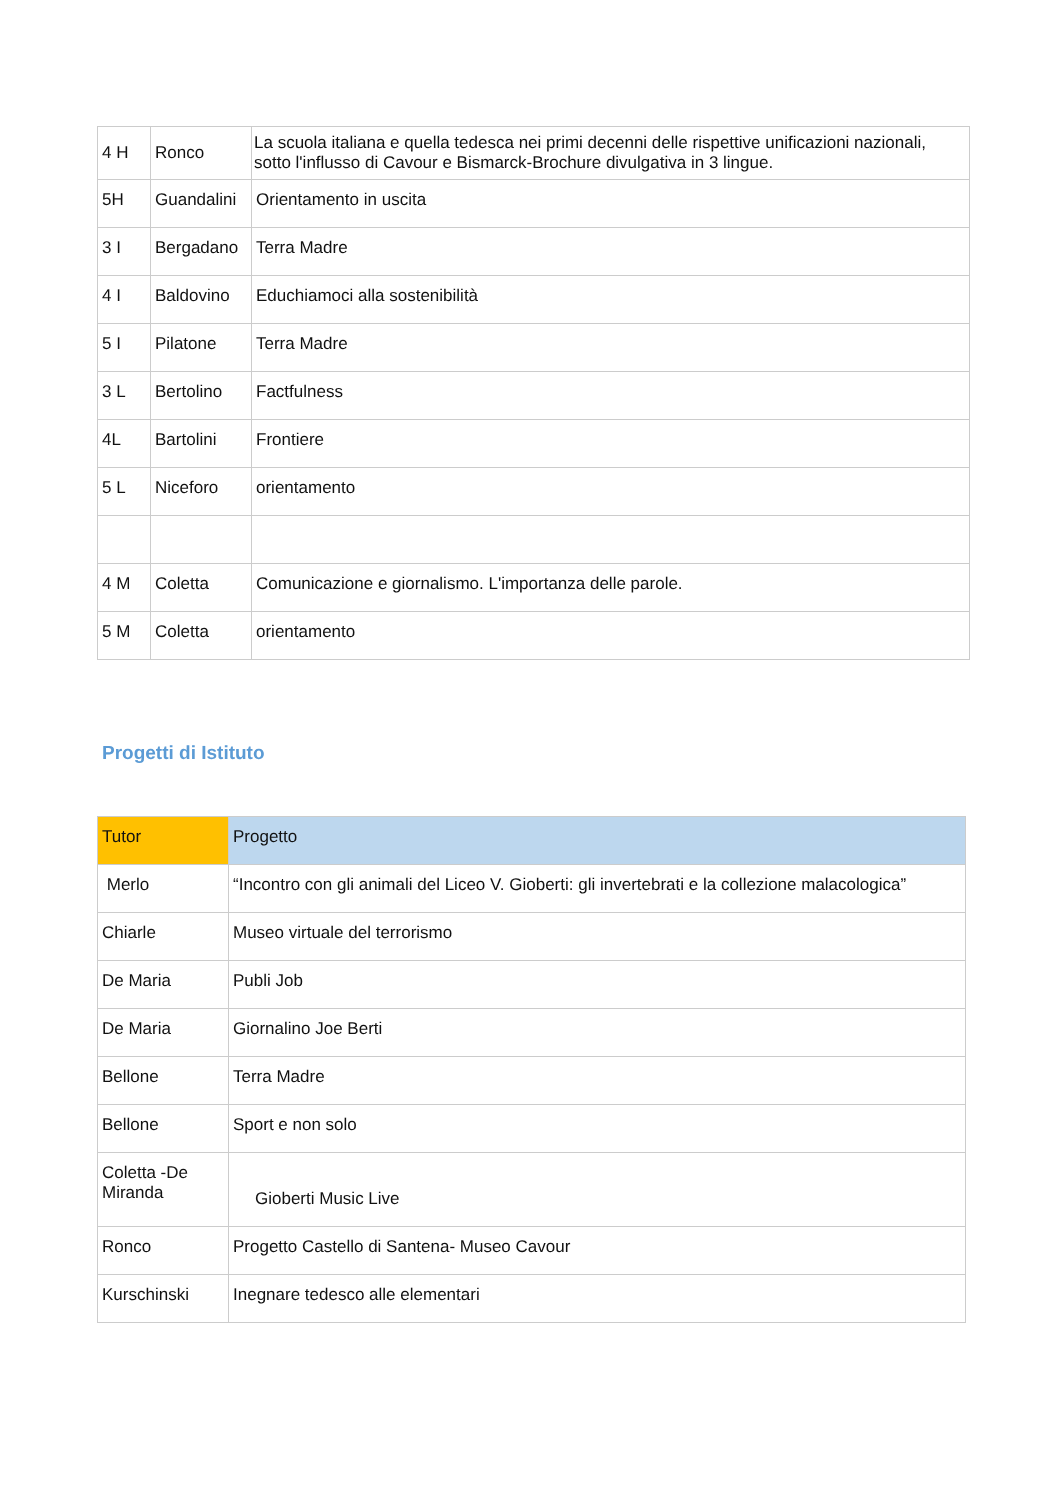| 4 H | Ronco | La scuola italiana e quella tedesca nei primi decenni delle rispettive unificazioni nazionali, sotto l'influsso di Cavour e Bismarck-Brochure divulgativa in 3 lingue. |
| 5H | Guandalini | Orientamento in uscita |
| 3 I | Bergadano | Terra Madre |
| 4 I | Baldovino | Educhiamoci alla sostenibilità |
| 5 I | Pilatone | Terra Madre |
| 3 L | Bertolino | Factfulness |
| 4L | Bartolini | Frontiere |
| 5 L | Niceforo | orientamento |
| 4 M | Coletta | Comunicazione e giornalismo. L'importanza delle parole. |
| 5 M | Coletta | orientamento |
Progetti di Istituto
| Tutor | Progetto |
| Merlo | “Incontro con gli animali del Liceo V. Gioberti: gli invertebrati e la collezione malacologica” |
| Chiarle | Museo virtuale del terrorismo |
| De Maria | Publi Job |
| De Maria | Giornalino Joe Berti |
| Bellone | Terra Madre |
| Bellone | Sport e non solo |
| Coletta -De Miranda | Gioberti Music Live |
| Ronco | Progetto Castello di Santena- Museo Cavour |
| Kurschinski | Inegnare tedesco alle elementari |